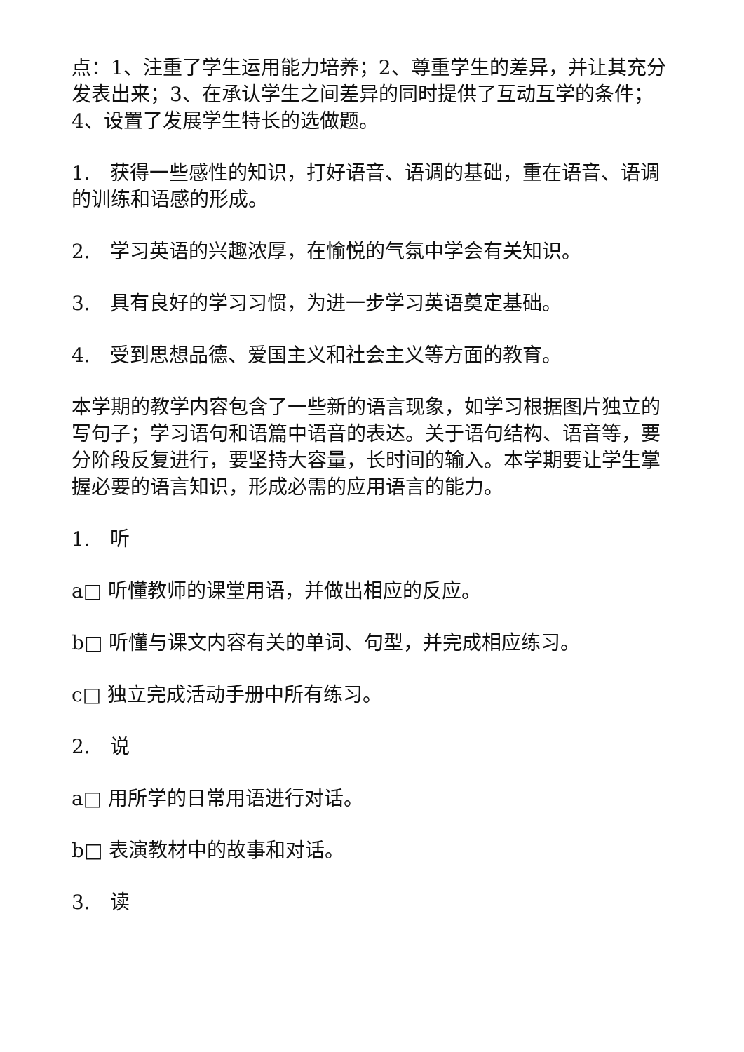点：1、注重了学生运用能力培养；2、尊重学生的差异，并让其充分发表出来；3、在承认学生之间差异的同时提供了互动互学的条件；4、设置了发展学生特长的选做题。
1.　获得一些感性的知识，打好语音、语调的基础，重在语音、语调的训练和语感的形成。
2.　学习英语的兴趣浓厚，在愉悦的气氛中学会有关知识。
3.　具有良好的学习习惯，为进一步学习英语奠定基础。
4.　受到思想品德、爱国主义和社会主义等方面的教育。
本学期的教学内容包含了一些新的语言现象，如学习根据图片独立的写句子；学习语句和语篇中语音的表达。关于语句结构、语音等，要分阶段反复进行，要坚持大容量，长时间的输入。本学期要让学生掌握必要的语言知识，形成必需的应用语言的能力。
1.　听
a□ 听懂教师的课堂用语，并做出相应的反应。
b□ 听懂与课文内容有关的单词、句型，并完成相应练习。
c□ 独立完成活动手册中所有练习。
2.　说
a□ 用所学的日常用语进行对话。
b□ 表演教材中的故事和对话。
3.　读